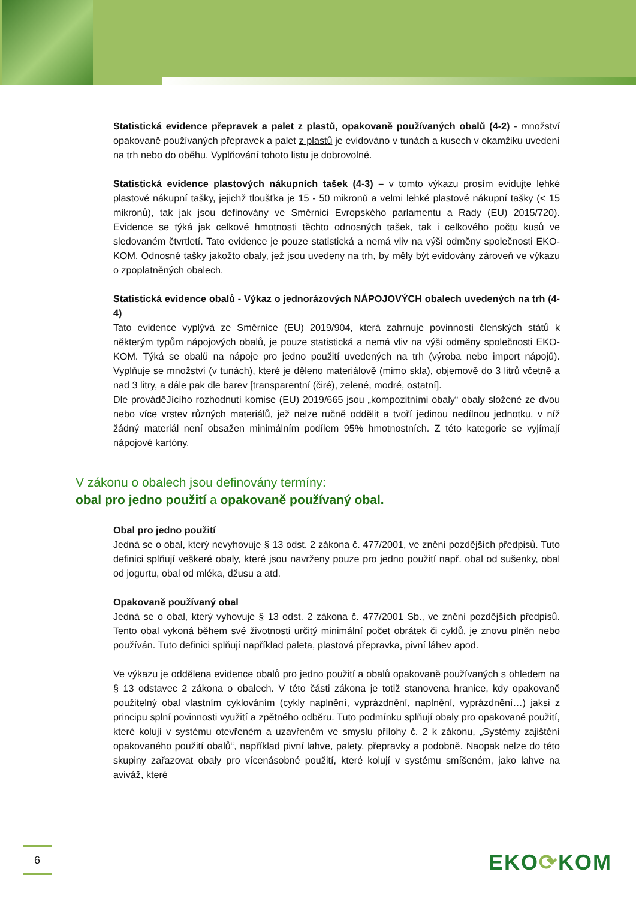Statistická evidence přepravek a palet z plastů, opakovaně používaných obalů (4-2) - množství opakovaně používaných přepravek a palet z plastů je evidováno v tunách a kusech v okamžiku uvedení na trh nebo do oběhu. Vyplňování tohoto listu je dobrovolné.
Statistická evidence plastových nákupních tašek (4-3) – v tomto výkazu prosím evidujte lehké plastové nákupní tašky, jejichž tloušťka je 15 - 50 mikronů a velmi lehké plastové nákupní tašky (< 15 mikronů), tak jak jsou definovány ve Směrnici Evropského parlamentu a Rady (EU) 2015/720). Evidence se týká jak celkové hmotnosti těchto odnosných tašek, tak i celkového počtu kusů ve sledovaném čtvrtletí. Tato evidence je pouze statistická a nemá vliv na výši odměny společnosti EKO-KOM. Odnosné tašky jakožto obaly, jež jsou uvedeny na trh, by měly být evidovány zároveň ve výkazu o zpoplatněných obalech.
Statistická evidence obalů - Výkaz o jednorázových NÁPOJOVÝCH obalech uvedených na trh (4-4)
Tato evidence vyplývá ze Směrnice (EU) 2019/904, která zahrnuje povinnosti členských států k některým typům nápojových obalů, je pouze statistická a nemá vliv na výši odměny společnosti EKO-KOM. Týká se obalů na nápoje pro jedno použití uvedených na trh (výroba nebo import nápojů). Vyplňuje se množství (v tunách), které je děleno materiálově (mimo skla), objemově do 3 litrů včetně a nad 3 litry, a dále pak dle barev [transparentní (čiré), zelené, modré, ostatní].
Dle prováděJícího rozhodnutí komise (EU) 2019/665 jsou „kompozitními obaly“ obaly složené ze dvou nebo více vrstev různých materiálů, jež nelze ručně oddělit a tvoří jedinou nedílnou jednotku, v níž žádný materiál není obsažen minimálním podílem 95% hmotnostních. Z této kategorie se vyjímají nápojové kartóny.
V zákonu o obalech jsou definovány termíny:
obal pro jedno použití a opakovaně používaný obal.
Obal pro jedno použití
Jedná se o obal, který nevyhovuje § 13 odst. 2 zákona č. 477/2001, ve znění pozdějších předpisů. Tuto definici splňují veškeré obaly, které jsou navrženy pouze pro jedno použití např. obal od sušenky, obal od jogurtu, obal od mléka, džusu a atd.
Opakovaně používaný obal
Jedná se o obal, který vyhovuje § 13 odst. 2 zákona č. 477/2001 Sb., ve znění pozdějších předpisů. Tento obal vykoná během své životnosti určitý minimální počet obrátek či cyklů, je znovu plněn nebo používán. Tuto definici splňují například paleta, plastová přepravka, pivní láhev apod.
Ve výkazu je oddělena evidence obalů pro jedno použití a obalů opakovaně používaných s ohledem na § 13 odstavec 2 zákona o obalech. V této části zákona je totiž stanovena hranice, kdy opakovaně použitelný obal vlastním cyklováním (cykly naplnění, vyprázdnění, naplnění, vyprázdnění…) jaksi z principu splní povinnosti využití a zpětného odběru. Tuto podmínku splňují obaly pro opakované použití, které kolují v systému otevřeném a uzavřeném ve smyslu přílohy č. 2 k zákonu, „Systémy zajištění opakovaného použití obalů“, například pivní lahve, palety, přepravky a podobně. Naopak nelze do této skupiny zařazovat obaly pro vícenásobné použití, které kolují v systému smíšeném, jako lahve na aviváž, které
6 EKO⟳KOM